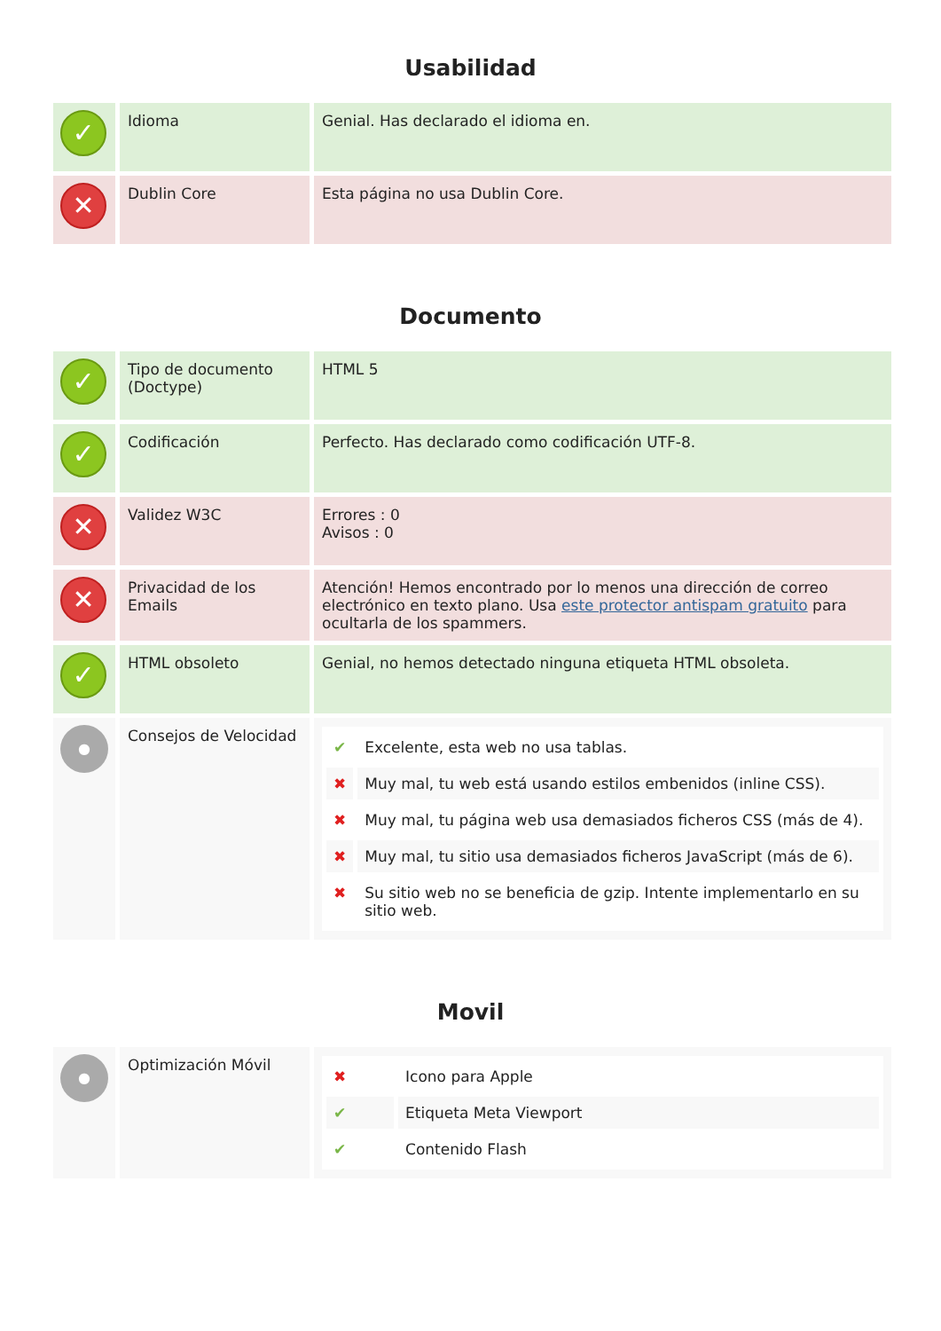Usabilidad
| ✓ | Idioma | Genial. Has declarado el idioma en. |
| ✕ | Dublin Core | Esta página no usa Dublin Core. |
Documento
| ✓ | Tipo de documento (Doctype) | HTML 5 |
| ✓ | Codificación | Perfecto. Has declarado como codificación UTF-8. |
| ✕ | Validez W3C | Errores : 0 Avisos : 0 |
| ✕ | Privacidad de los Emails | Atención! Hemos encontrado por lo menos una dirección de correo electrónico en texto plano. Usa este protector antispam gratuito para ocultarla de los spammers. |
| ✓ | HTML obsoleto | Genial, no hemos detectado ninguna etiqueta HTML obsoleta. |
| ● | Consejos de Velocidad | / ✔ / Excelente, esta web no usa tablas. / / ✖ / Muy mal, tu web está usando estilos embenidos (inline CSS). / / ✖ / Muy mal, tu página web usa demasiados ficheros CSS (más de 4). / / ✖ / Muy mal, tu sitio usa demasiados ficheros JavaScript (más de 6). / / ✖ / Su sitio web no se beneficia de gzip. Intente implementarlo en su sitio web. / |
Movil
| ● | Optimización Móvil | / ✖ / Icono para Apple / / ✔ / Etiqueta Meta Viewport / / ✔ / Contenido Flash / |